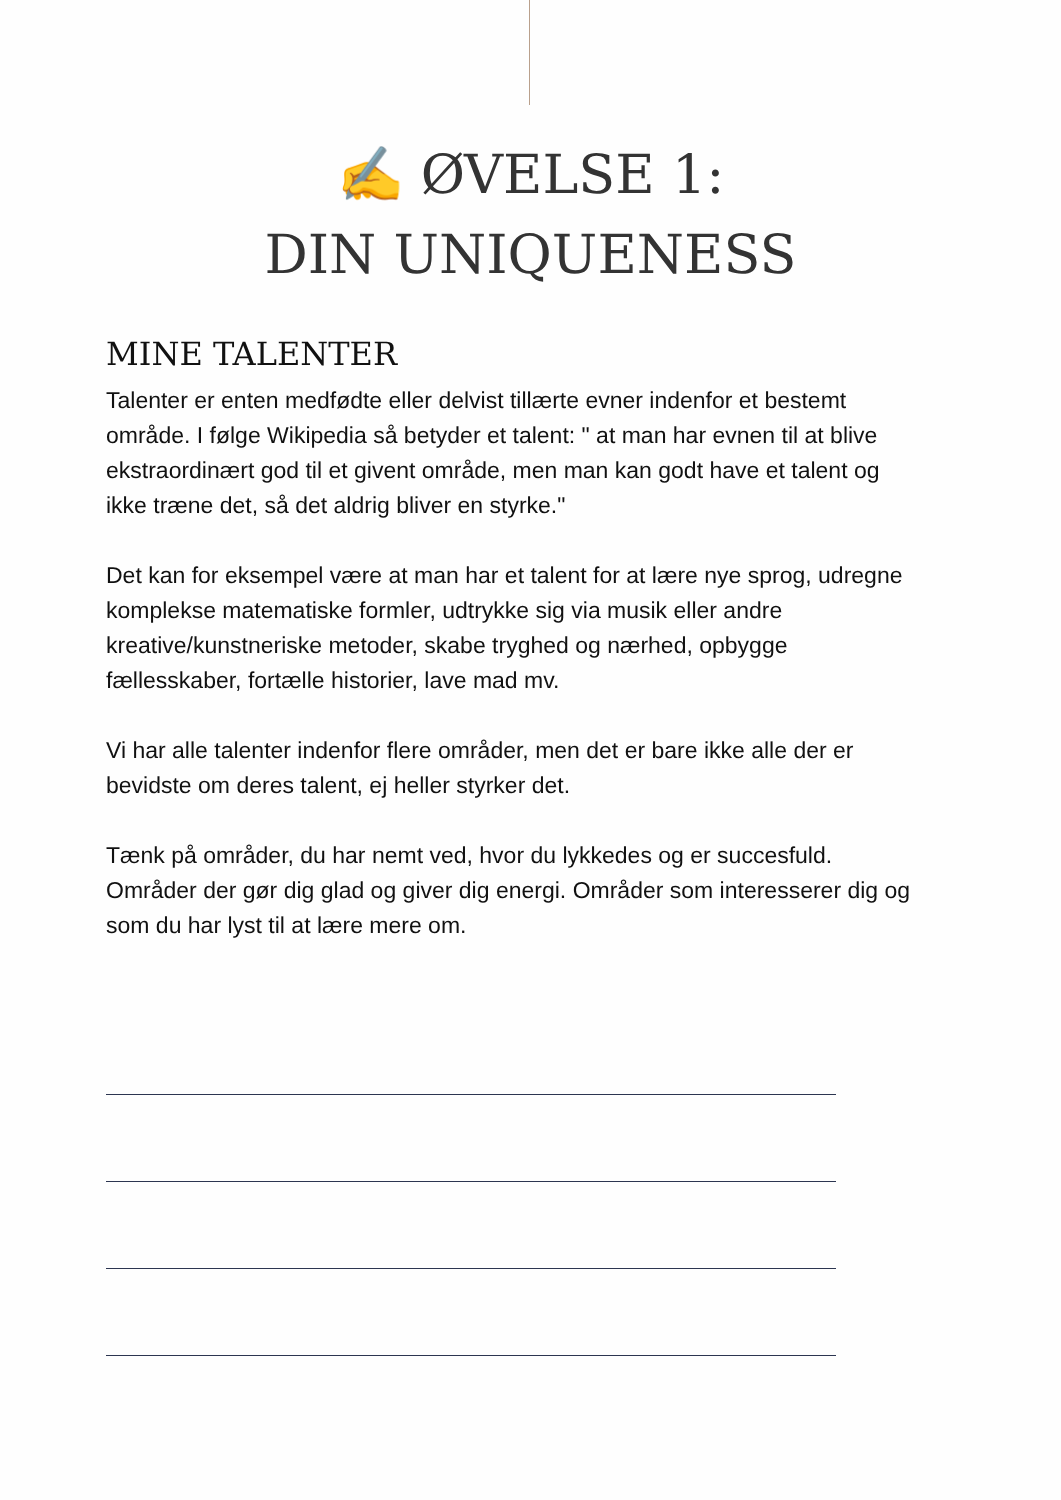✍️ ØVELSE 1:
DIN UNIQUENESS
MINE TALENTER
Talenter er enten medfødte eller delvist tillærte evner indenfor et bestemt område. I følge Wikipedia så betyder et talent: " at man har evnen til at blive ekstraordinært god til et givent område, men man kan godt have et talent og ikke træne det, så det aldrig bliver en styrke."
Det kan for eksempel være at man har et talent for at lære nye sprog, udregne komplekse matematiske formler, udtrykke sig via musik eller andre kreative/kunstneriske metoder, skabe tryghed og nærhed, opbygge fællesskaber, fortælle historier, lave mad mv.
Vi har alle talenter indenfor flere områder, men det er bare ikke alle der er bevidste om deres talent, ej heller styrker det.
Tænk på områder, du har nemt ved, hvor du lykkedes og er succesfuld. Områder der gør dig glad og giver dig energi. Områder som interesserer dig og som du har lyst til at lære mere om.